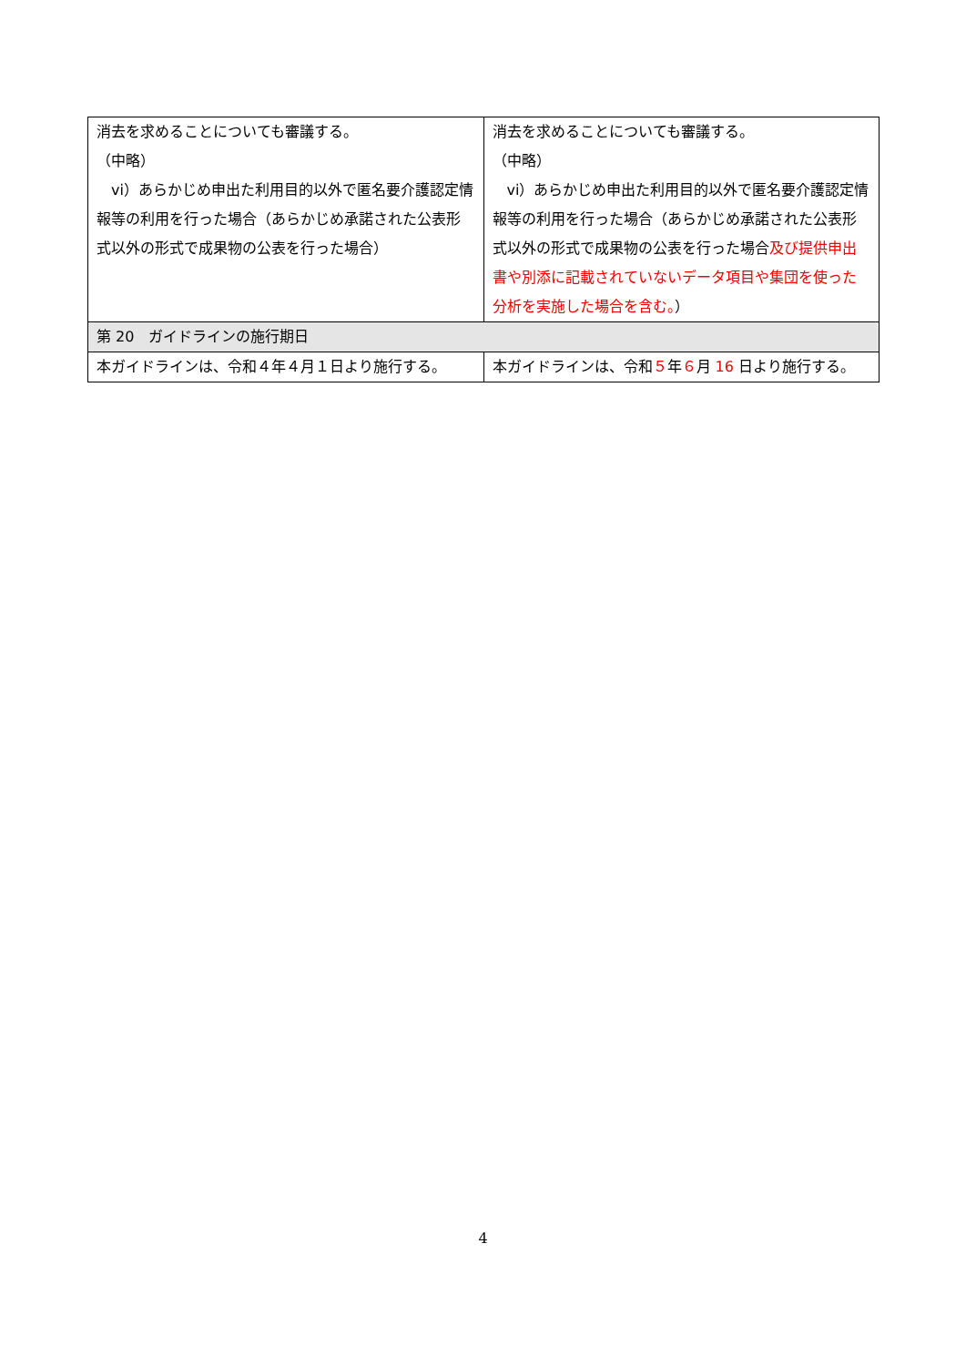| 消去を求めることについても審議する。 （中略） vi）あらかじめ申出た利用目的以外で匿名要介護認定情報等の利用を行った場合（あらかじめ承諾された公表形式以外の形式で成果物の公表を行った場合） | 消去を求めることについても審議する。 （中略） vi）あらかじめ申出た利用目的以外で匿名要介護認定情報等の利用を行った場合（あらかじめ承諾された公表形式以外の形式で成果物の公表を行った場合 及び提供申出書や別添に記載されていないデータ項目や集団を使った分析を実施した場合を含む。 ） |
| 第 20 ガイドラインの施行期日 | |
| 本ガイドラインは、令和４年４月１日より施行する。 | 本ガイドラインは、令和 ５ 年 ６ 月 16 日より施行する。 |
4